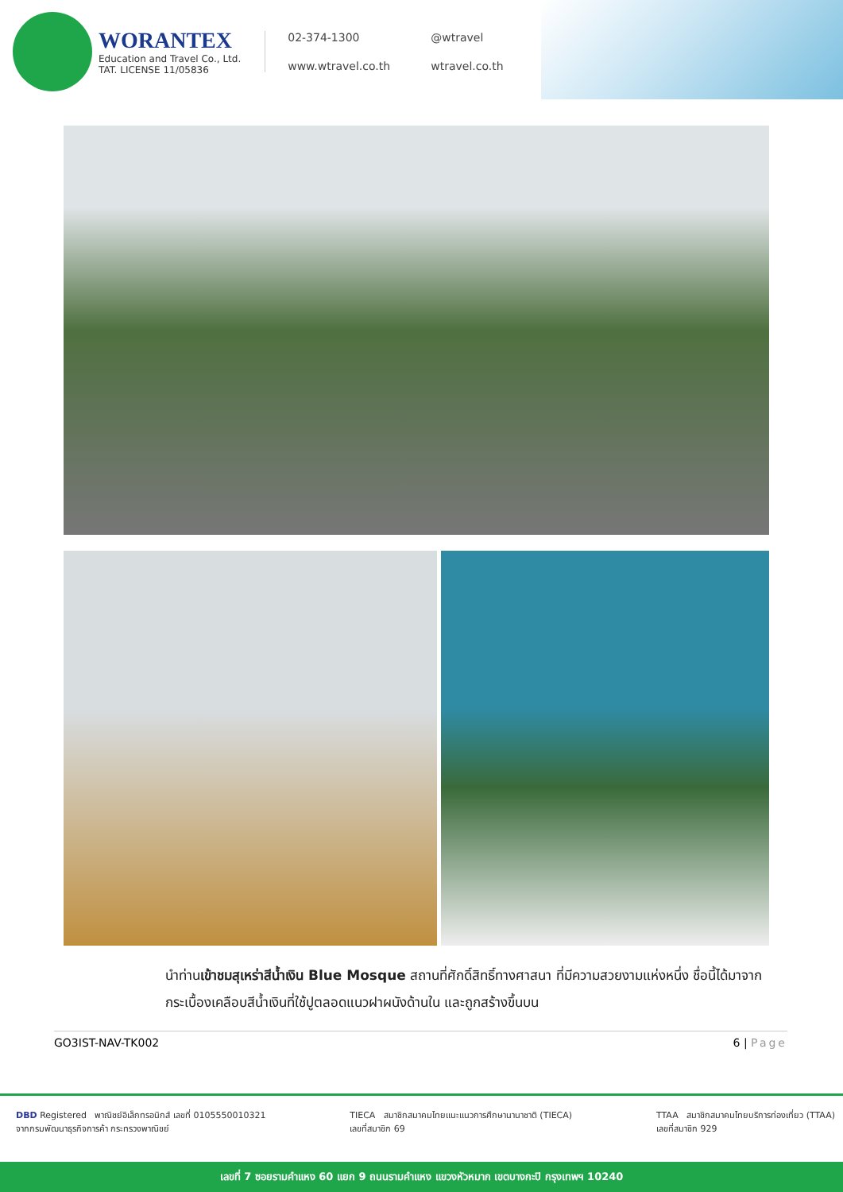WORANTEX
Education and Travel Co., Ltd.
TAT. LICENSE 11/05836
02-374-1300 @wtravel www.wtravel.co.th wtravel.co.th
นำท่านเข้าชมสุเหร่าสีน้ำเงิน Blue Mosque สถานที่ศักดิ์สิทธิ์ทางศาสนา ที่มีความสวยงามแห่งหนึ่ง ชื่อนี้ได้มาจากกระเบื้องเคลือบสีน้ำเงินที่ใช้ปูตลอดแนวฝาผนังด้านใน และถูกสร้างขึ้นบน
GO3IST-NAV-TK002 6 | Page
DBD Registered พาณิชย์อิเล็กทรอนิกส์ เลขที่ 0105550010321
จากกรมพัฒนาธุรกิจการค้า กระทรวงพาณิชย์
TIECA สมาชิกสมาคมไทยแนะแนวการศึกษานานาชาติ (TIECA)
เลขที่สมาชิก 69
TTAA สมาชิกสมาคมไทยบริการท่องเที่ยว (TTAA)
เลขที่สมาชิก 929
เลขที่ 7 ซอยรามคำแหง 60 แยก 9 ถนนรามคำแหง แขวงหัวหมาก เขตบางกะปิ กรุงเทพฯ 10240